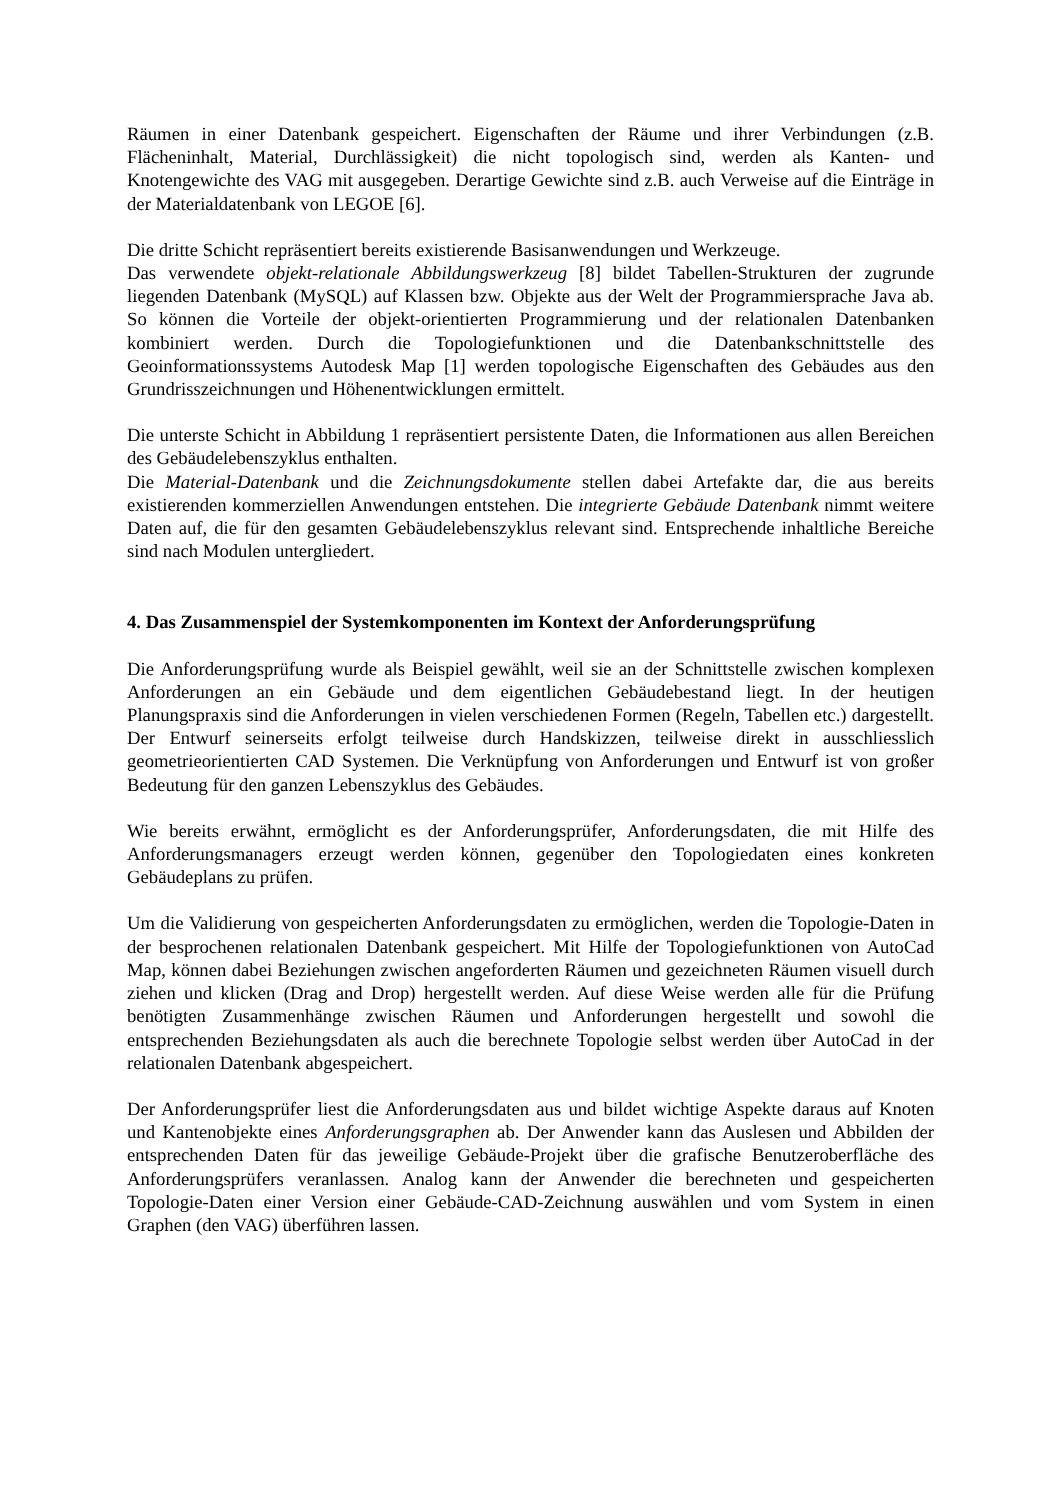Räumen in einer Datenbank gespeichert. Eigenschaften der Räume und ihrer Verbindungen (z.B. Flächeninhalt, Material, Durchlässigkeit) die nicht topologisch sind, werden als Kanten- und Knotengewichte des VAG mit ausgegeben. Derartige Gewichte sind z.B. auch Verweise auf die Einträge in der Materialdatenbank von LEGOE [6].
Die dritte Schicht repräsentiert bereits existierende Basisanwendungen und Werkzeuge.
Das verwendete objekt-relationale Abbildungswerkzeug [8] bildet Tabellen-Strukturen der zugrunde liegenden Datenbank (MySQL) auf Klassen bzw. Objekte aus der Welt der Programmiersprache Java ab. So können die Vorteile der objekt-orientierten Programmierung und der relationalen Datenbanken kombiniert werden. Durch die Topologiefunktionen und die Datenbankschnittstelle des Geoinformationssystems Autodesk Map [1] werden topologische Eigenschaften des Gebäudes aus den Grundrisszeichnungen und Höhenentwicklungen ermittelt.
Die unterste Schicht in Abbildung 1 repräsentiert persistente Daten, die Informationen aus allen Bereichen des Gebäudelebenszyklus enthalten.
Die Material-Datenbank und die Zeichnungsdokumente stellen dabei Artefakte dar, die aus bereits existierenden kommerziellen Anwendungen entstehen. Die integrierte Gebäude Datenbank nimmt weitere Daten auf, die für den gesamten Gebäudelebenszyklus relevant sind. Entsprechende inhaltliche Bereiche sind nach Modulen untergliedert.
4. Das Zusammenspiel der Systemkomponenten im Kontext der Anforderungsprüfung
Die Anforderungsprüfung wurde als Beispiel gewählt, weil sie an der Schnittstelle zwischen komplexen Anforderungen an ein Gebäude und dem eigentlichen Gebäudebestand liegt. In der heutigen Planungspraxis sind die Anforderungen in vielen verschiedenen Formen (Regeln, Tabellen etc.) dargestellt. Der Entwurf seinerseits erfolgt teilweise durch Handskizzen, teilweise direkt in ausschliesslich geometrieorientierten CAD Systemen. Die Verknüpfung von Anforderungen und Entwurf ist von großer Bedeutung für den ganzen Lebenszyklus des Gebäudes.
Wie bereits erwähnt, ermöglicht es der Anforderungsprüfer, Anforderungsdaten, die mit Hilfe des Anforderungsmanagers erzeugt werden können, gegenüber den Topologiedaten eines konkreten Gebäudeplans zu prüfen.
Um die Validierung von gespeicherten Anforderungsdaten zu ermöglichen, werden die Topologie-Daten in der besprochenen relationalen Datenbank gespeichert. Mit Hilfe der Topologiefunktionen von AutoCad Map, können dabei Beziehungen zwischen angeforderten Räumen und gezeichneten Räumen visuell durch ziehen und klicken (Drag and Drop) hergestellt werden. Auf diese Weise werden alle für die Prüfung benötigten Zusammenhänge zwischen Räumen und Anforderungen hergestellt und sowohl die entsprechenden Beziehungsdaten als auch die berechnete Topologie selbst werden über AutoCad in der relationalen Datenbank abgespeichert.
Der Anforderungsprüfer liest die Anforderungsdaten aus und bildet wichtige Aspekte daraus auf Knoten und Kantenobjekte eines Anforderungsgraphen ab. Der Anwender kann das Auslesen und Abbilden der entsprechenden Daten für das jeweilige Gebäude-Projekt über die grafische Benutzeroberfläche des Anforderungsprüfers veranlassen. Analog kann der Anwender die berechneten und gespeicherten Topologie-Daten einer Version einer Gebäude-CAD-Zeichnung auswählen und vom System in einen Graphen (den VAG) überführen lassen.